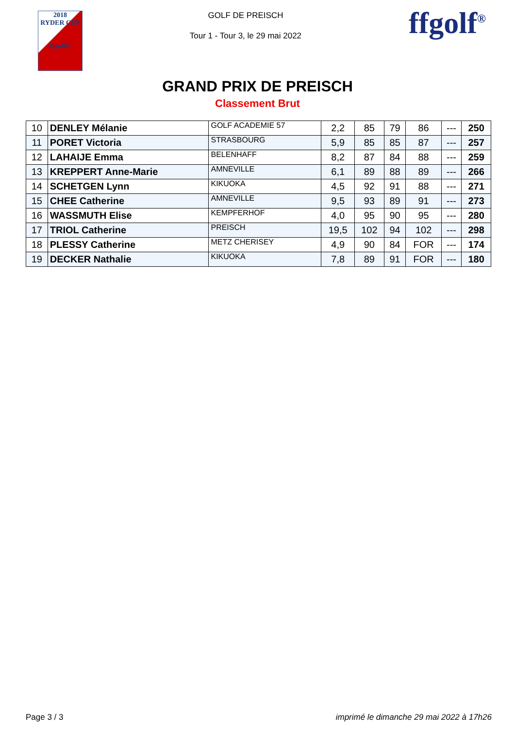2018
RYDER CUP
ffgolf®
GOLF DE PREISCH
Tour 1 - Tour 3, le 29 mai 2022
ffgolf<sup>®</sup>
GRAND PRIX DE PREISCH
Classement Brut
| 10 | DENLEY Mélanie | GOLF ACADEMIE 57 | 2,2 | 85 | 79 | 86 | --- | 250 |
| 11 | PORET Victoria | STRASBOURG | 5,9 | 85 | 85 | 87 | --- | 257 |
| 12 | LAHAIJE Emma | BELENHAFF | 8,2 | 87 | 84 | 88 | --- | 259 |
| 13 | KREPPERT Anne-Marie | AMNEVILLE | 6,1 | 89 | 88 | 89 | --- | 266 |
| 14 | SCHETGEN Lynn | KIKUOKA | 4,5 | 92 | 91 | 88 | --- | 271 |
| 15 | CHEE Catherine | AMNEVILLE | 9,5 | 93 | 89 | 91 | --- | 273 |
| 16 | WASSMUTH Elise | KEMPFERHOF | 4,0 | 95 | 90 | 95 | --- | 280 |
| 17 | TRIOL Catherine | PREISCH | 19,5 | 102 | 94 | 102 | --- | 298 |
| 18 | PLESSY Catherine | METZ CHERISEY | 4,9 | 90 | 84 | FOR | --- | 174 |
| 19 | DECKER Nathalie | KIKUOKA | 7,8 | 89 | 91 | FOR | --- | 180 |
Page 3 / 3 imprimé le dimanche 29 mai 2022 à 17h26